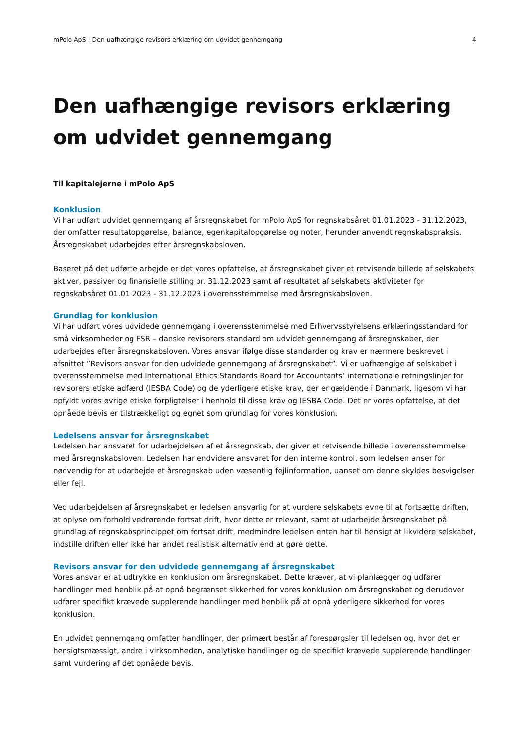mPolo ApS | Den uafhængige revisors erklæring om udvidet gennemgang 4
Den uafhængige revisors erklæring om udvidet gennemgang
Til kapitalejerne i mPolo ApS
Konklusion
Vi har udført udvidet gennemgang af årsregnskabet for mPolo ApS for regnskabsåret 01.01.2023 - 31.12.2023, der omfatter resultatopgørelse, balance, egenkapitalopgørelse og noter, herunder anvendt regnskabspraksis. Årsregnskabet udarbejdes efter årsregnskabsloven.
Baseret på det udførte arbejde er det vores opfattelse, at årsregnskabet giver et retvisende billede af selskabets aktiver, passiver og finansielle stilling pr. 31.12.2023 samt af resultatet af selskabets aktiviteter for regnskabsåret 01.01.2023 - 31.12.2023 i overensstemmelse med årsregnskabsloven.
Grundlag for konklusion
Vi har udført vores udvidede gennemgang i overensstemmelse med Erhvervsstyrelsens erklæringsstandard for små virksomheder og FSR – danske revisorers standard om udvidet gennemgang af årsregnskaber, der udarbejdes efter årsregnskabsloven. Vores ansvar ifølge disse standarder og krav er nærmere beskrevet i afsnittet ”Revisors ansvar for den udvidede gennemgang af årsregnskabet”. Vi er uafhængige af selskabet i overensstemmelse med International Ethics Standards Board for Accountants’ internationale retningslinjer for revisorers etiske adfærd (IESBA Code) og de yderligere etiske krav, der er gældende i Danmark, ligesom vi har opfyldt vores øvrige etiske forpligtelser i henhold til disse krav og IESBA Code. Det er vores opfattelse, at det opnåede bevis er tilstrækkeligt og egnet som grundlag for vores konklusion.
Ledelsens ansvar for årsregnskabet
Ledelsen har ansvaret for udarbejdelsen af et årsregnskab, der giver et retvisende billede i overensstemmelse med årsregnskabsloven. Ledelsen har endvidere ansvaret for den interne kontrol, som ledelsen anser for nødvendig for at udarbejde et årsregnskab uden væsentlig fejlinformation, uanset om denne skyldes besvigelser eller fejl.
Ved udarbejdelsen af årsregnskabet er ledelsen ansvarlig for at vurdere selskabets evne til at fortsætte driften, at oplyse om forhold vedrørende fortsat drift, hvor dette er relevant, samt at udarbejde årsregnskabet på grundlag af regnskabsprincippet om fortsat drift, medmindre ledelsen enten har til hensigt at likvidere selskabet, indstille driften eller ikke har andet realistisk alternativ end at gøre dette.
Revisors ansvar for den udvidede gennemgang af årsregnskabet
Vores ansvar er at udtrykke en konklusion om årsregnskabet. Dette kræver, at vi planlægger og udfører handlinger med henblik på at opnå begrænset sikkerhed for vores konklusion om årsregnskabet og derudover udfører specifikt krævede supplerende handlinger med henblik på at opnå yderligere sikkerhed for vores konklusion.
En udvidet gennemgang omfatter handlinger, der primært består af forespørgsler til ledelsen og, hvor det er hensigtsmæssigt, andre i virksomheden, analytiske handlinger og de specifikt krævede supplerende handlinger samt vurdering af det opnåede bevis.